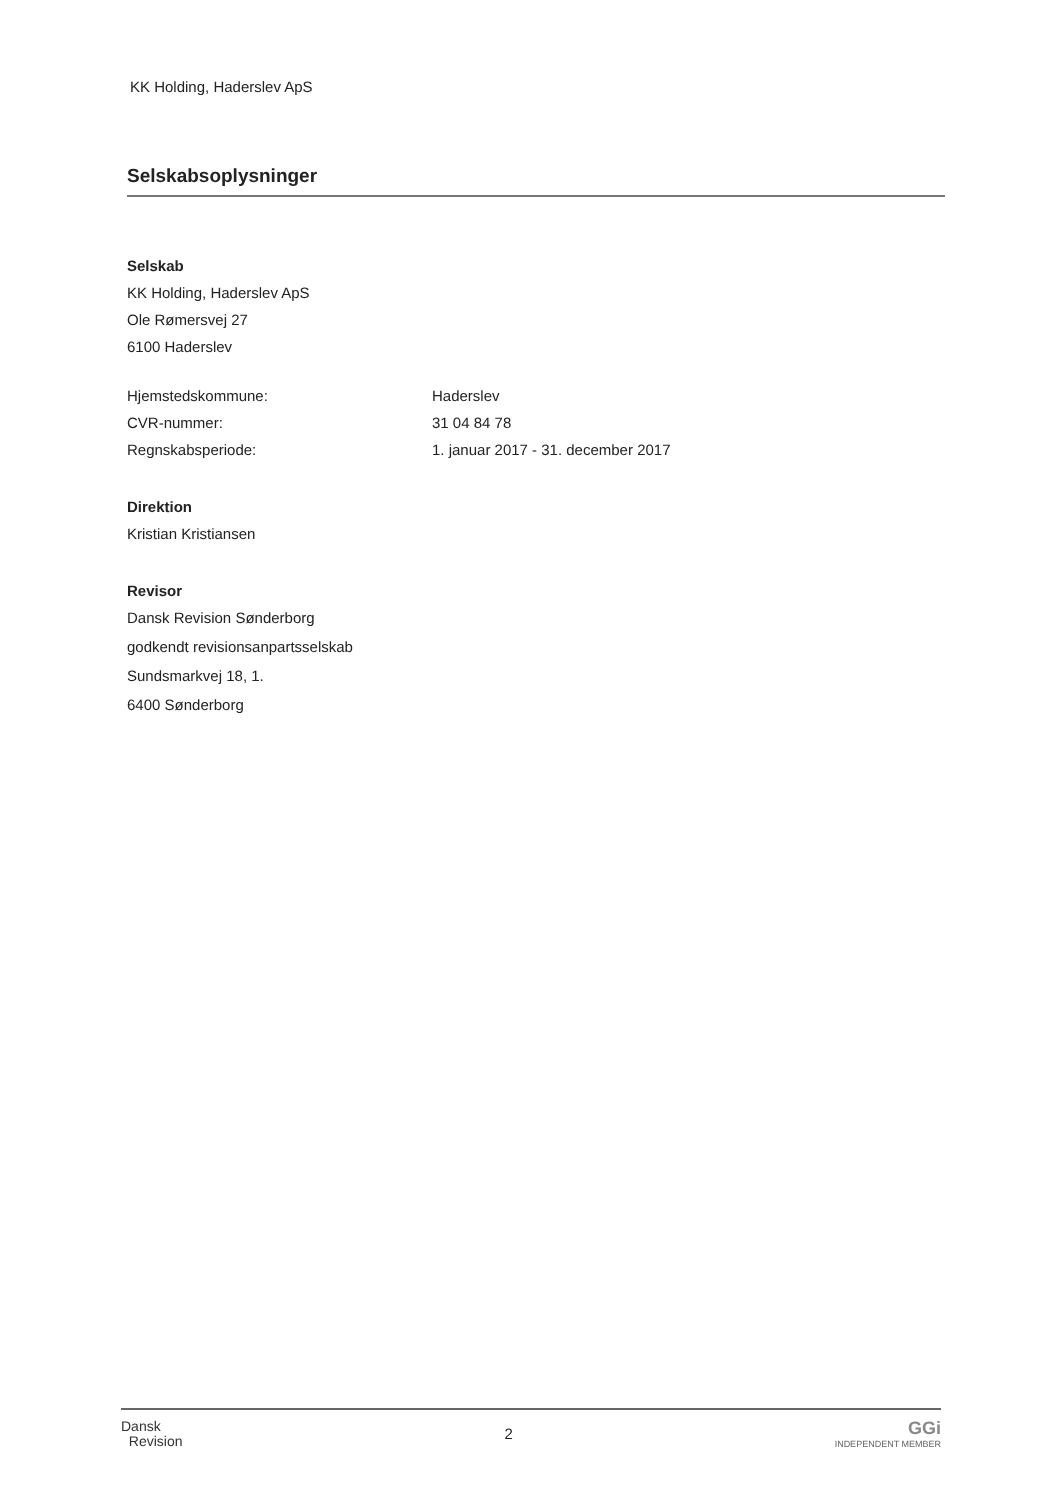KK Holding, Haderslev ApS
Selskabsoplysninger
Selskab
KK Holding, Haderslev ApS
Ole Rømersvej 27
6100 Haderslev
Hjemstedskommune: Haderslev
CVR-nummer: 31 04 84 78
Regnskabsperiode: 1. januar 2017 - 31. december 2017
Direktion
Kristian Kristiansen
Revisor
Dansk Revision Sønderborg
godkendt revisionsanpartsselskab
Sundsmarkvej 18, 1.
6400 Sønderborg
Dansk
Revision
2
GGi
INDEPENDENT MEMBER